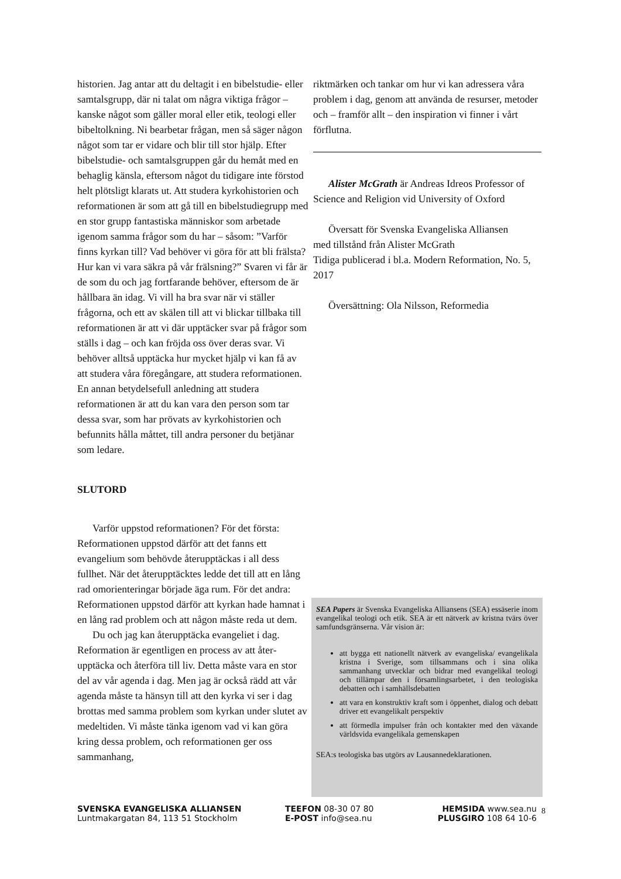historien. Jag antar att du deltagit i en bibelstudie- eller samtalsgrupp, där ni talat om några viktiga frågor – kanske något som gäller moral eller etik, teologi eller bibeltolkning. Ni bearbetar frågan, men så säger någon något som tar er vidare och blir till stor hjälp. Efter bibelstudie- och samtals­gruppen går du hemåt med en behaglig känsla, eftersom något du tidigare inte förstod helt plöts­ligt klarats ut. Att studera kyrkohistorien och re­formationen är som att gå till en bibelstudiegrupp med en stor grupp fantastiska människor som ar­betade igenom samma frågor som du har – såsom: ”Varför finns kyrkan till? Vad behöver vi göra för att bli frälsta? Hur kan vi vara säkra på vår frälsning?” Svaren vi får är de som du och jag fortfarande behöver, eftersom de är hållbara än idag. Vi vill ha bra svar när vi ställer frågorna, och ett av skälen till att vi blickar tillbaka till re­formationen är att vi där upptäcker svar på frågor som ställs i dag – och kan fröjda oss över deras svar. Vi behöver alltså upptäcka hur mycket hjälp vi kan få av att studera våra föregångare, att stu­dera reformationen. En annan betydelsefull anled­ning att studera reformationen är att du kan vara den person som tar dessa svar, som har prövats av kyrkohistorien och befunnits hålla måttet, till andra personer du betjänar som ledare.
SLUTORD
Varför uppstod reformationen? För det första: Reformationen uppstod därför att det fanns ett evangelium som behövde återupptäckas i all dess fullhet. När det återupptäcktes ledde det till att en lång rad omorienteringar började äga rum. För det andra: Reformationen uppstod därför att kyrkan hade hamnat i en lång rad problem och att någon måste reda ut dem.
Du och jag kan återupptäcka evangeliet i dag. Reformation är egentligen en process av att åter­upptäcka och återföra till liv. Detta måste vara en stor del av vår agenda i dag. Men jag är också rädd att vår agenda måste ta hänsyn till att den kyrka vi ser i dag brottas med samma problem som kyrkan under slutet av medeltiden. Vi måste tänka igenom vad vi kan göra kring dessa pro­blem, och reformationen ger oss sammanhang,
riktmärken och tankar om hur vi kan adressera våra problem i dag, genom att använda de resur­ser, metoder och – framför allt – den inspiration vi finner i vårt förflutna.
Alister McGrath är Andreas Idreos Professor of Science and Religion vid University of Oxford
Översatt för Svenska Evangeliska Alliansen
med tillstånd från Alister McGrath
Tidiga publicerad i bl.a. Modern Reformation, No. 5, 2017
Översättning: Ola Nilsson, Reformedia
SEA Papers är Svenska Evangeliska Alliansens (SEA) essä­serie inom evangelikal teologi och etik. SEA är ett nätverk av kristna tvärs över samfundsgränserna. Vår vision är:
att bygga ett nationellt nätverk av evangeliska/ evangelikala kristna i Sverige, som tillsammans och i sina olika sammanhang utvecklar och bidrar med evan­gelikal teologi och tillämpar den i församlingsarbetet, i den teologiska debatten och i samhällsdebatten
att vara en konstruktiv kraft som i öppenhet, dialog och debatt driver ett evangelikalt perspektiv
att förmedla impulser från och kontakter med den väx­ande världsvida evangelikala gemenskapen
SEA:s teologiska bas utgörs av Lausannedeklarationen.
SVENSKA EVANGELISKA ALLIANSEN
Luntmakargatan 84, 113 51 Stockholm
TEEFON 08-30 07 80
E-POST info@sea.nu
HEMSIDA www.sea.nu
PLUSGIRO 108 64 10-6
8